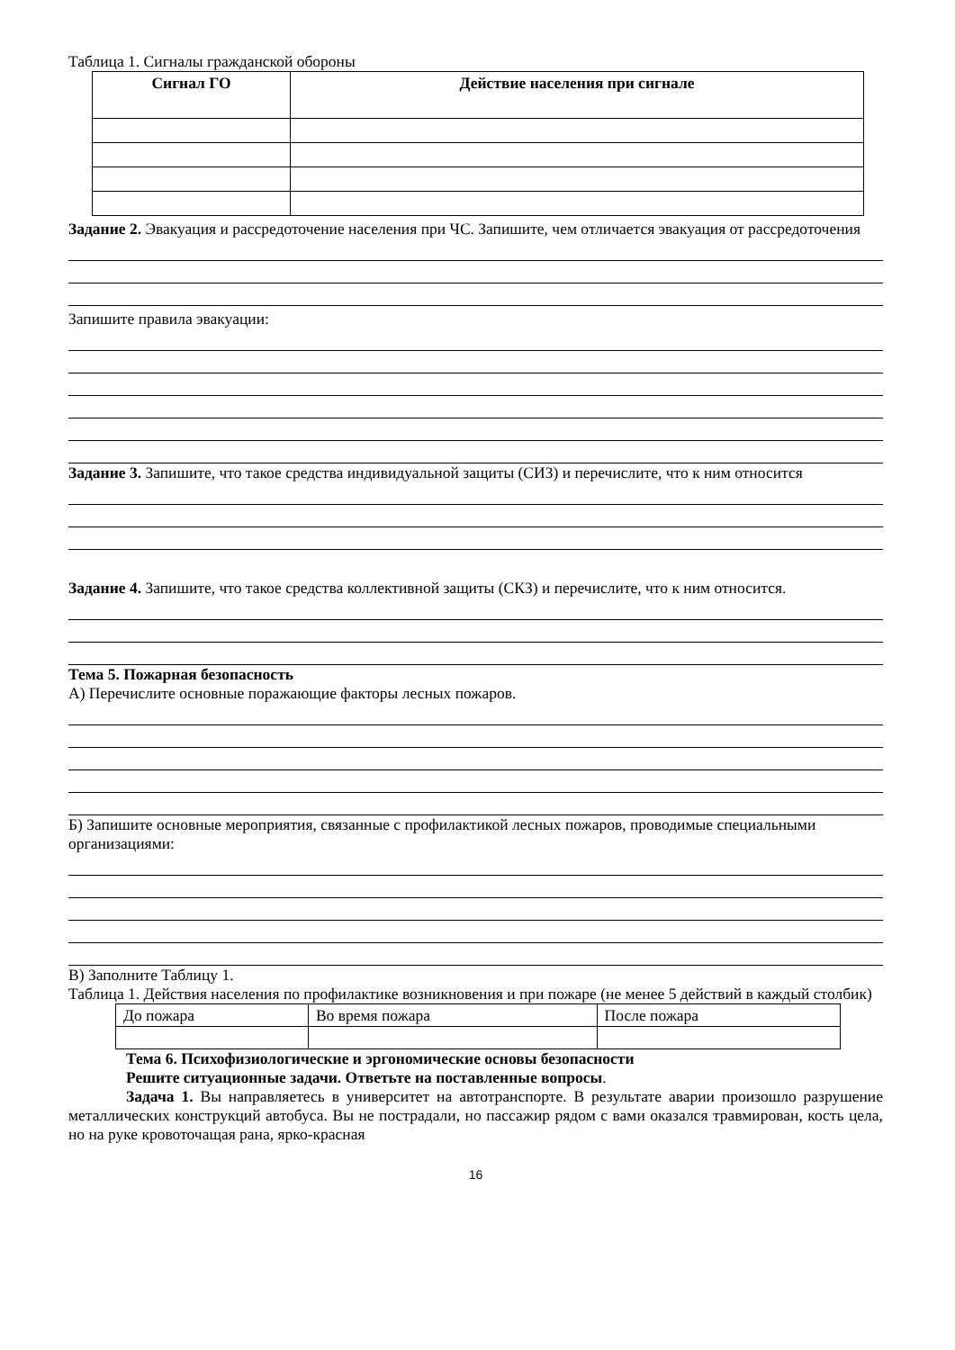Таблица 1. Сигналы гражданской обороны
| Сигнал ГО | Действие населения при сигнале |
| --- | --- |
Задание 2. Эвакуация и рассредоточение населения при ЧС. Запишите, чем отличается эвакуация от рассредоточения
Запишите правила эвакуации:
Задание 3. Запишите, что такое средства индивидуальной защиты (СИЗ) и перечислите, что к ним относится
Задание 4. Запишите, что такое средства коллективной защиты (СКЗ) и перечислите, что к ним относится.
Тема 5. Пожарная безопасность
А) Перечислите основные поражающие факторы лесных пожаров.
Б) Запишите основные мероприятия, связанные с профилактикой лесных пожаров, проводимые специальными организациями:
В) Заполните Таблицу 1.
Таблица 1. Действия населения по профилактике возникновения и при пожаре (не менее 5 действий в каждый столбик)
| До пожара | Во время пожара | После пожара |
Тема 6. Психофизиологические и эргономические основы безопасности
Решите ситуационные задачи. Ответьте на поставленные вопросы.
Задача 1. Вы направляетесь в университет на автотранспорте. В результате аварии произошло разрушение металлических конструкций автобуса. Вы не пострадали, но пассажир рядом с вами оказался травмирован, кость цела, но на руке кровоточащая рана, ярко-красная
16